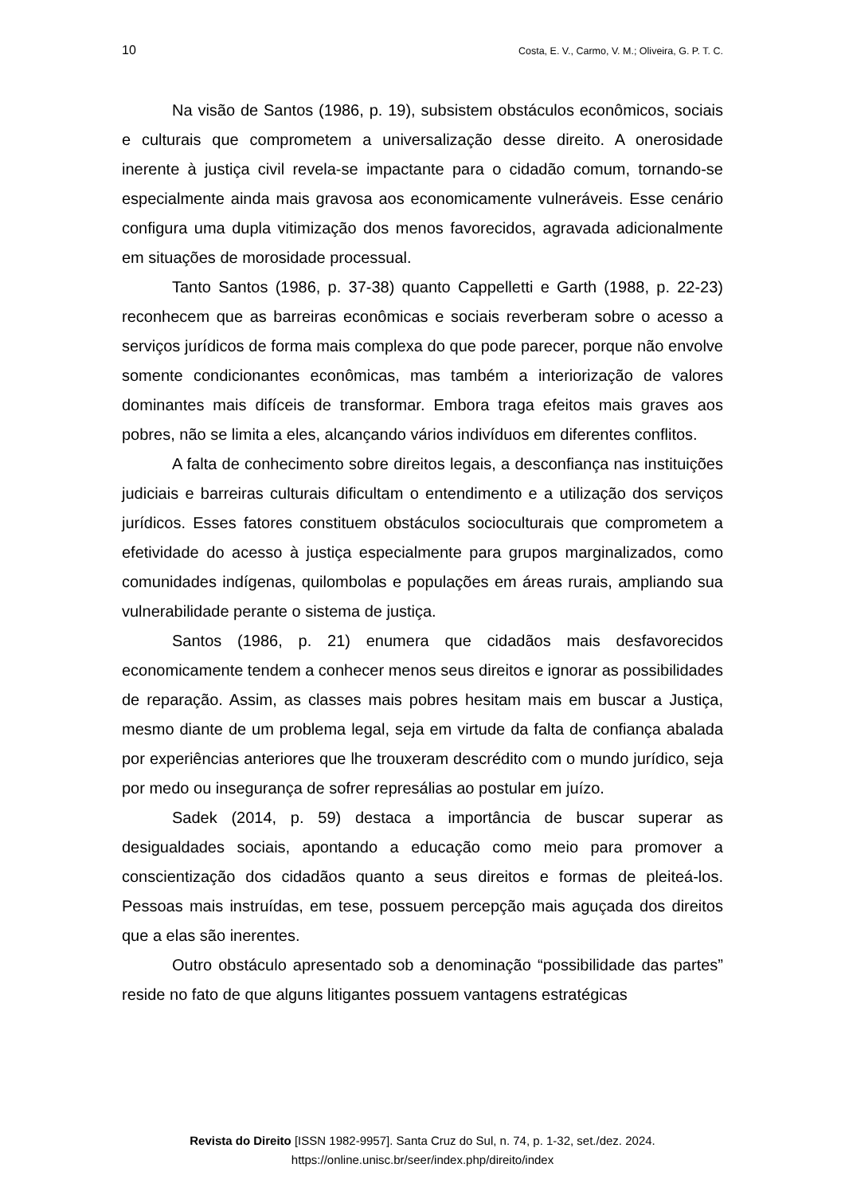10 Costa, E. V., Carmo, V. M.; Oliveira, G. P. T. C.
Na visão de Santos (1986, p. 19), subsistem obstáculos econômicos, sociais e culturais que comprometem a universalização desse direito. A onerosidade inerente à justiça civil revela-se impactante para o cidadão comum, tornando-se especialmente ainda mais gravosa aos economicamente vulneráveis. Esse cenário configura uma dupla vitimização dos menos favorecidos, agravada adicionalmente em situações de morosidade processual.
Tanto Santos (1986, p. 37-38) quanto Cappelletti e Garth (1988, p. 22-23) reconhecem que as barreiras econômicas e sociais reverberam sobre o acesso a serviços jurídicos de forma mais complexa do que pode parecer, porque não envolve somente condicionantes econômicas, mas também a interiorização de valores dominantes mais difíceis de transformar. Embora traga efeitos mais graves aos pobres, não se limita a eles, alcançando vários indivíduos em diferentes conflitos.
A falta de conhecimento sobre direitos legais, a desconfiança nas instituições judiciais e barreiras culturais dificultam o entendimento e a utilização dos serviços jurídicos. Esses fatores constituem obstáculos socioculturais que comprometem a efetividade do acesso à justiça especialmente para grupos marginalizados, como comunidades indígenas, quilombolas e populações em áreas rurais, ampliando sua vulnerabilidade perante o sistema de justiça.
Santos (1986, p. 21) enumera que cidadãos mais desfavorecidos economicamente tendem a conhecer menos seus direitos e ignorar as possibilidades de reparação. Assim, as classes mais pobres hesitam mais em buscar a Justiça, mesmo diante de um problema legal, seja em virtude da falta de confiança abalada por experiências anteriores que lhe trouxeram descrédito com o mundo jurídico, seja por medo ou insegurança de sofrer represálias ao postular em juízo.
Sadek (2014, p. 59) destaca a importância de buscar superar as desigualdades sociais, apontando a educação como meio para promover a conscientização dos cidadãos quanto a seus direitos e formas de pleiteá-los. Pessoas mais instruídas, em tese, possuem percepção mais aguçada dos direitos que a elas são inerentes.
Outro obstáculo apresentado sob a denominação “possibilidade das partes” reside no fato de que alguns litigantes possuem vantagens estratégicas
Revista do Direito [ISSN 1982-9957]. Santa Cruz do Sul, n. 74, p. 1-32, set./dez. 2024.
https://online.unisc.br/seer/index.php/direito/index